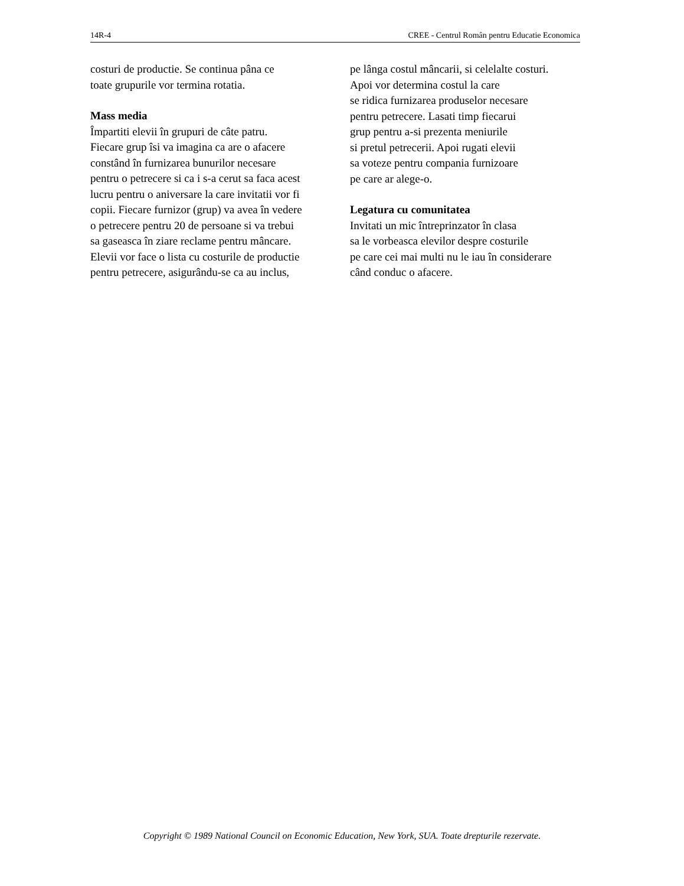14R-4 CREE - Centrul Român pentru Educatie Economica
costuri de productie. Se continua pâna ce
toate grupurile vor termina rotatia.
Mass media
Împartiti elevii în grupuri de câte patru.
Fiecare grup îsi va imagina ca are o afacere
constând în furnizarea bunurilor necesare
pentru o petrecere si ca i s-a cerut sa faca acest
lucru pentru o aniversare la care invitatii vor fi
copii. Fiecare furnizor (grup) va avea în vedere
o petrecere pentru 20 de persoane si va trebui
sa gaseasca în ziare reclame pentru mâncare.
Elevii vor face o lista cu costurile de productie
pentru petrecere, asigurându-se ca au inclus,
pe lânga costul mâncarii, si celelalte costuri.
Apoi vor determina costul la care
se ridica furnizarea produselor necesare
pentru petrecere. Lasati timp fiecarui
grup pentru a-si prezenta meniurile
si pretul petrecerii. Apoi rugati elevii
sa voteze pentru compania furnizoare
pe care ar alege-o.
Legatura cu comunitatea
Invitati un mic întreprinzator în clasa
sa le vorbeasca elevilor despre costurile
pe care cei mai multi nu le iau în considerare
când conduc o afacere.
Copyright © 1989 National Council on Economic Education, New York, SUA. Toate drepturile rezervate.